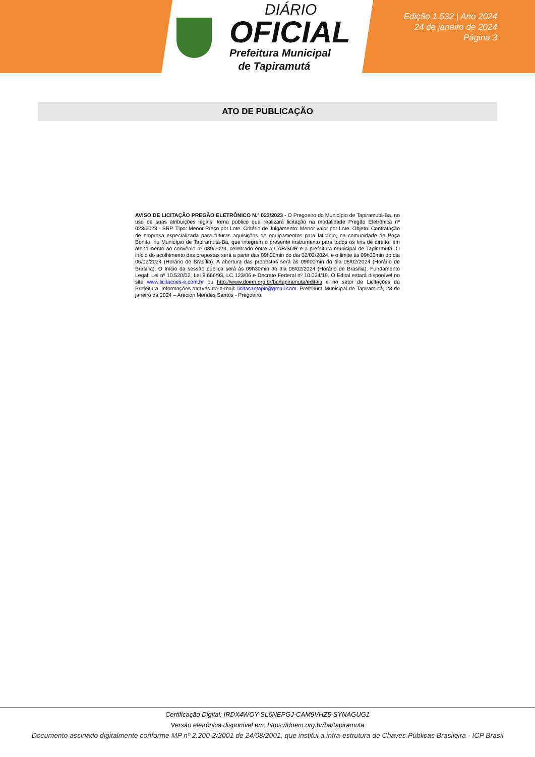DIÁRIO
OFICIAL
Prefeitura Municipal
de Tapiramutá
Edição 1.532 | Ano 2024
24 de janeiro de 2024
Página 3
ATO DE PUBLICAÇÃO
AVISO DE LICITAÇÃO PREGÃO ELETRÔNICO N.º 023/2023 - O Pregoeiro do Município de Tapiramutá-Ba, no uso de suas atribuições legais, torna público que realizará licitação na modalidade Pregão Eletrônica nº 023/2023 - SRP. Tipo: Menor Preço por Lote. Critério de Julgamento: Menor valor por Lote. Objeto: Contratação de empresa especializada para futuras aquisições de equipamentos para laticínio, na comunidade de Poço Bonito, no Município de Tapiramutá-Ba, que integram o presente instrumento para todos os fins de direito, em atendimento ao convênio nº 039/2023, celebrado entre a CAR/SDR e a prefeitura municipal de Tapiramutá. O início do acolhimento das propostas será a partir das 09h00min do dia 02/02/2024, e o limite às 09h00min do dia 06/02/2024 (Horário de Brasília). A abertura das propostas será às 09h00min do dia 06/02/2024 (Horário de Brasília). O Início da sessão pública será às 09h30min do dia 06/02/2024 (Horário de Brasília). Fundamento Legal: Lei nº 10.520/02, Lei 8.666/93, LC 123/06 e Decreto Federal nº 10.024/19. O Edital estará disponível no site www.licitacoes-e.com.br ou http://www.doem.org.br/ba/tapiramuta/editais e no setor de Licitações da Prefeitura. Informações através do e-mail: licitacaotapir@gmail.com. Prefeitura Municipal de Tapiramutá, 23 de janeiro de 2024 – Arecion Mendes Santos - Pregoeiro.
Certificação Digital: IRDX4WOY-SL6NEPGJ-CAM9VHZ5-SYNAGUG1
Versão eletrônica disponível em: https://doem.org.br/ba/tapiramuta
Documento assinado digitalmente conforme MP nº 2.200-2/2001 de 24/08/2001, que institui a infra-estrutura de Chaves Públicas Brasileira - ICP Brasil